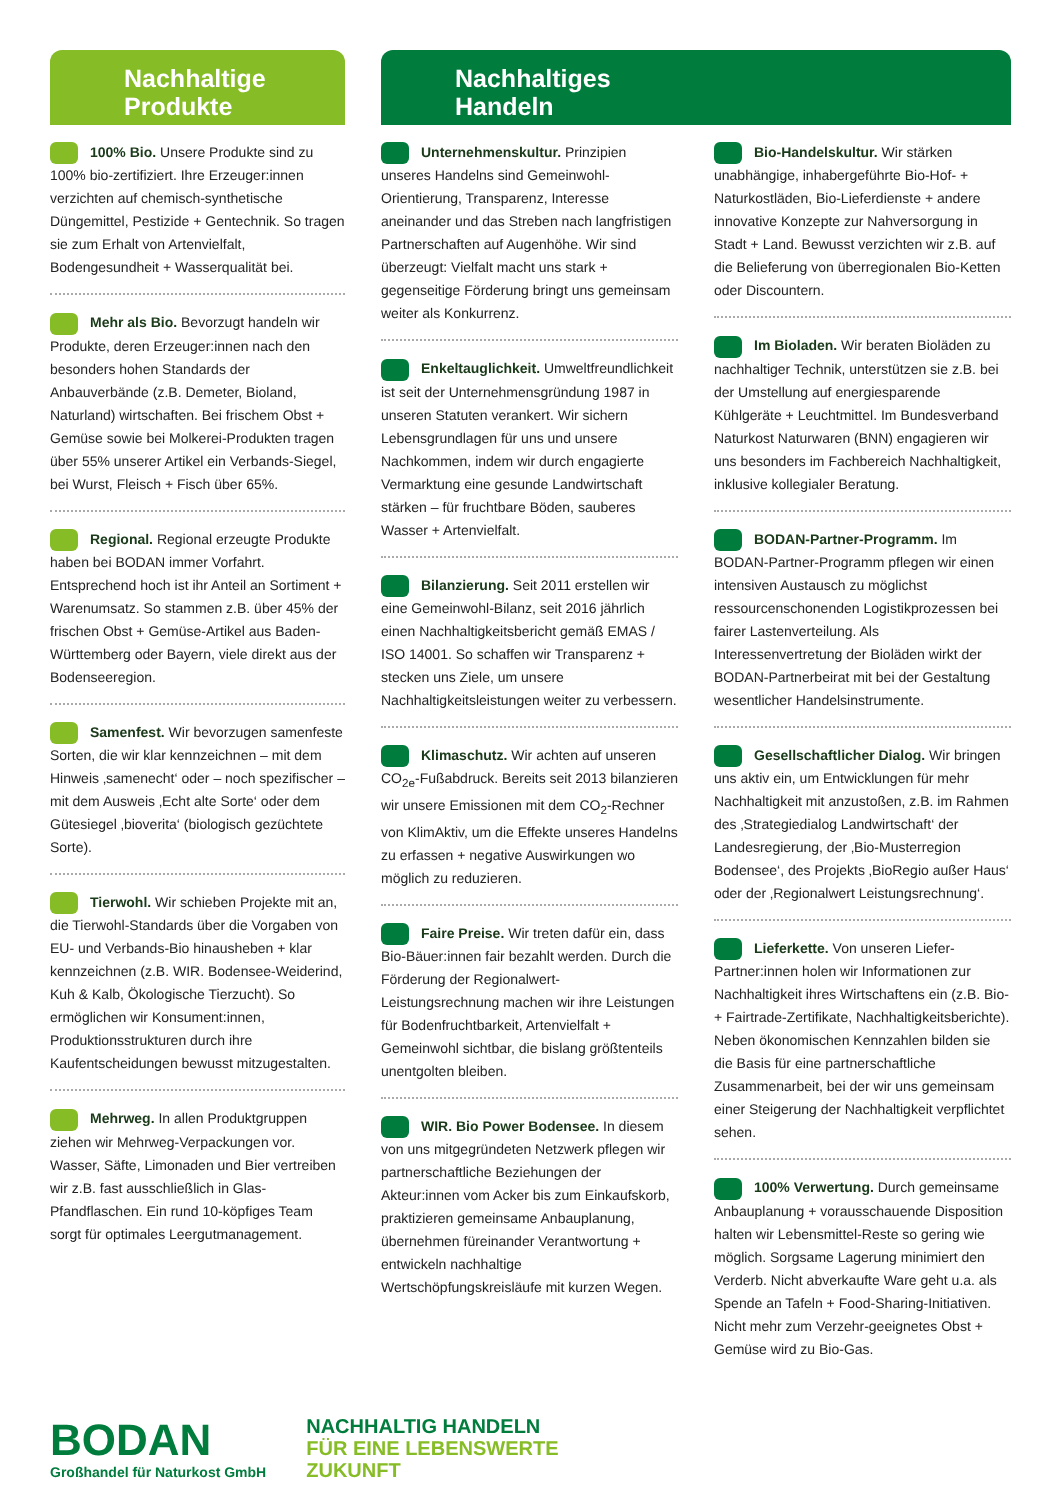Nachhaltige
Produkte
100% Bio. Unsere Produkte sind zu 100% bio-zertifiziert. Ihre Erzeuger:innen verzichten auf chemisch-synthetische Düngemittel, Pestizide + Gentechnik. So tragen sie zum Erhalt von Artenvielfalt, Bodengesundheit + Wasserqualität bei.
Mehr als Bio. Bevorzugt handeln wir Produkte, deren Erzeuger:innen nach den besonders hohen Standards der Anbauverbände (z.B. Demeter, Bioland, Naturland) wirtschaften. Bei frischem Obst + Gemüse sowie bei Molkerei-Produkten tragen über 55% unserer Artikel ein Verbands-Siegel, bei Wurst, Fleisch + Fisch über 65%.
Regional. Regional erzeugte Produkte haben bei BODAN immer Vorfahrt. Entsprechend hoch ist ihr Anteil an Sortiment + Warenumsatz. So stammen z.B. über 45% der frischen Obst + Gemüse-Artikel aus Baden-Württemberg oder Bayern, viele direkt aus der Bodenseeregion.
Samenfest. Wir bevorzugen samenfeste Sorten, die wir klar kennzeichnen – mit dem Hinweis ‚samenecht‘ oder – noch spezifischer – mit dem Ausweis ‚Echt alte Sorte‘ oder dem Gütesiegel ‚bioverita‘ (biologisch gezüchtete Sorte).
Tierwohl. Wir schieben Projekte mit an, die Tierwohl-Standards über die Vorgaben von EU- und Verbands-Bio hinausheben + klar kennzeichnen (z.B. WIR. Bodensee-Weiderind, Kuh & Kalb, Ökologische Tierzucht). So ermöglichen wir Konsument:innen, Produktionsstrukturen durch ihre Kaufentscheidungen bewusst mitzugestalten.
Mehrweg. In allen Produktgruppen ziehen wir Mehrweg-Verpackungen vor. Wasser, Säfte, Limonaden und Bier vertreiben wir z.B. fast ausschließlich in Glas-Pfandflaschen. Ein rund 10-köpfiges Team sorgt für optimales Leergutmanagement.
Nachhaltiges
Handeln
Unternehmenskultur. Prinzipien unseres Handelns sind Gemeinwohl-Orientierung, Transparenz, Interesse aneinander und das Streben nach langfristigen Partnerschaften auf Augenhöhe. Wir sind überzeugt: Vielfalt macht uns stark + gegenseitige Förderung bringt uns gemeinsam weiter als Konkurrenz.
Enkeltauglichkeit. Umweltfreundlichkeit ist seit der Unternehmensgründung 1987 in unseren Statuten verankert. Wir sichern Lebensgrundlagen für uns und unsere Nachkommen, indem wir durch engagierte Vermarktung eine gesunde Landwirtschaft stärken – für fruchtbare Böden, sauberes Wasser + Artenvielfalt.
Bilanzierung. Seit 2011 erstellen wir eine Gemeinwohl-Bilanz, seit 2016 jährlich einen Nachhaltigkeitsbericht gemäß EMAS / ISO 14001. So schaffen wir Transparenz + stecken uns Ziele, um unsere Nachhaltigkeitsleistungen weiter zu verbessern.
Klimaschutz. Wir achten auf unseren CO<sub>2e</sub>-Fußabdruck. Bereits seit 2013 bilanzieren wir unsere Emissionen mit dem CO<sub>2</sub>-Rechner von KlimAktiv, um die Effekte unseres Handelns zu erfassen + negative Auswirkungen wo möglich zu reduzieren.
Faire Preise. Wir treten dafür ein, dass Bio-Bäuer:innen fair bezahlt werden. Durch die Förderung der Regionalwert-Leistungsrechnung machen wir ihre Leistungen für Bodenfruchtbarkeit, Artenvielfalt + Gemeinwohl sichtbar, die bislang größtenteils unentgolten bleiben.
WIR. Bio Power Bodensee. In diesem von uns mitgegründeten Netzwerk pflegen wir partnerschaftliche Beziehungen der Akteur:innen vom Acker bis zum Einkaufskorb, praktizieren gemeinsame Anbauplanung, übernehmen füreinander Verantwortung + entwickeln nachhaltige Wertschöpfungskreisläufe mit kurzen Wegen.
Bio-Handelskultur. Wir stärken unabhängige, inhabergeführte Bio-Hof- + Naturkostläden, Bio-Lieferdienste + andere innovative Konzepte zur Nahversorgung in Stadt + Land. Bewusst verzichten wir z.B. auf die Belieferung von überregionalen Bio-Ketten oder Discountern.
Im Bioladen. Wir beraten Bioläden zu nachhaltiger Technik, unterstützen sie z.B. bei der Umstellung auf energiesparende Kühlgeräte + Leuchtmittel. Im Bundesverband Naturkost Naturwaren (BNN) engagieren wir uns besonders im Fachbereich Nachhaltigkeit, inklusive kollegialer Beratung.
BODAN-Partner-Programm. Im BODAN-Partner-Programm pflegen wir einen intensiven Austausch zu möglichst ressourcenschonenden Logistikprozessen bei fairer Lastenverteilung. Als Interessenvertretung der Bioläden wirkt der BODAN-Partnerbeirat mit bei der Gestaltung wesentlicher Handelsinstrumente.
Gesellschaftlicher Dialog. Wir bringen uns aktiv ein, um Entwicklungen für mehr Nachhaltigkeit mit anzustoßen, z.B. im Rahmen des ‚Strategiedialog Landwirtschaft‘ der Landesregierung, der ‚Bio-Musterregion Bodensee‘, des Projekts ‚BioRegio außer Haus‘ oder der ‚Regionalwert Leistungsrechnung‘.
Lieferkette. Von unseren Liefer-Partner:innen holen wir Informationen zur Nachhaltigkeit ihres Wirtschaftens ein (z.B. Bio- + Fairtrade-Zertifikate, Nachhaltigkeitsberichte). Neben ökonomischen Kennzahlen bilden sie die Basis für eine partnerschaftliche Zusammenarbeit, bei der wir uns gemeinsam einer Steigerung der Nachhaltigkeit verpflichtet sehen.
100% Verwertung. Durch gemeinsame Anbauplanung + vorausschauende Disposition halten wir Lebensmittel-Reste so gering wie möglich. Sorgsame Lagerung minimiert den Verderb. Nicht abverkaufte Ware geht u.a. als Spende an Tafeln + Food-Sharing-Initiativen. Nicht mehr zum Verzehr-geeignetes Obst + Gemüse wird zu Bio-Gas.
BODAN
Großhandel für Naturkost GmbH
NACHHALTIG HANDELN
FÜR EINE LEBENSWERTE
ZUKUNFT